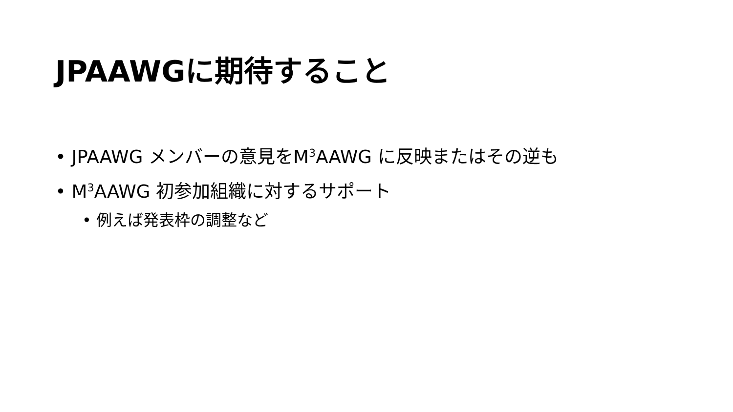JPAAWGに期待すること
• JPAAWG メンバーの意見をM<sup>3</sup>AAWG に反映またはその逆も
• M<sup>3</sup>AAWG 初参加組織に対するサポート
• 例えば発表枠の調整など